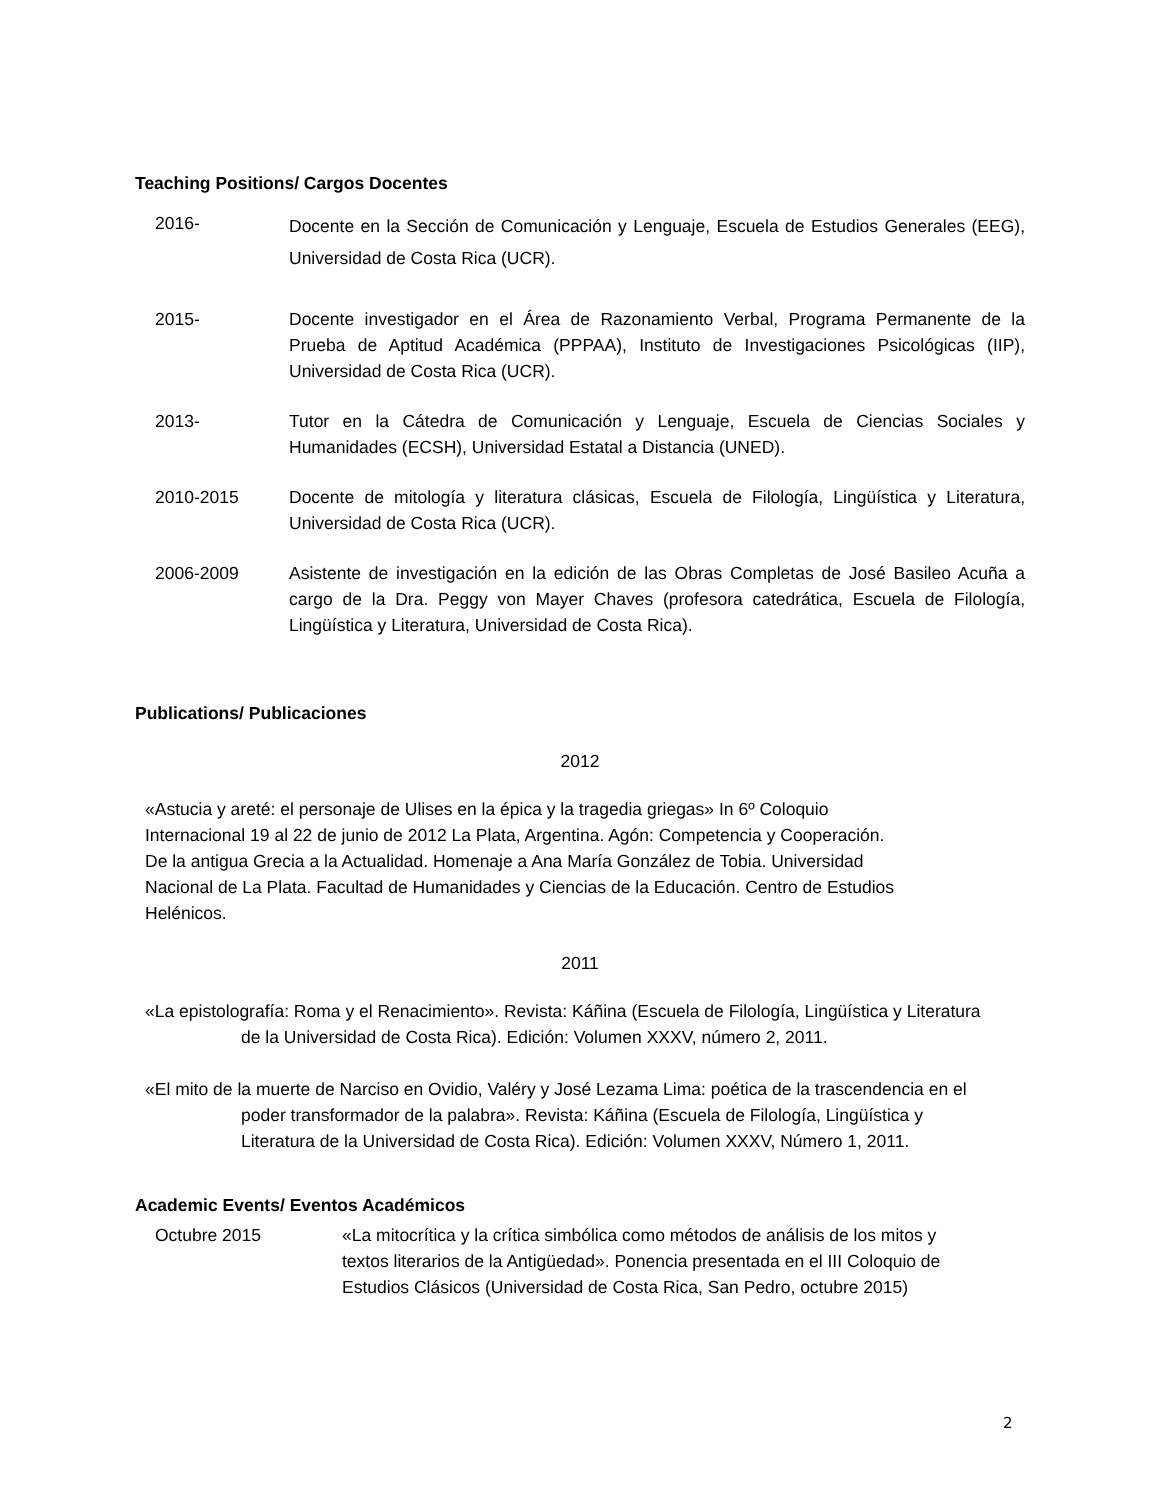Teaching Positions/ Cargos Docentes
2016-
Docente en la Sección de Comunicación y Lenguaje, Escuela de Estudios Generales (EEG), Universidad de Costa Rica (UCR).
2015- Docente investigador en el Área de Razonamiento Verbal, Programa Permanente de la Prueba de Aptitud Académica (PPPAA), Instituto de Investigaciones Psicológicas (IIP), Universidad de Costa Rica (UCR).
2013- Tutor en la Cátedra de Comunicación y Lenguaje, Escuela de Ciencias Sociales y Humanidades (ECSH), Universidad Estatal a Distancia (UNED).
2010-2015 Docente de mitología y literatura clásicas, Escuela de Filología, Lingüística y Literatura, Universidad de Costa Rica (UCR).
2006-2009 Asistente de investigación en la edición de las Obras Completas de José Basileo Acuña a cargo de la Dra. Peggy von Mayer Chaves (profesora catedrática, Escuela de Filología, Lingüística y Literatura, Universidad de Costa Rica).
Publications/ Publicaciones
2012
«Astucia y areté: el personaje de Ulises en la épica y la tragedia griegas» In 6º Coloquio Internacional 19 al 22 de junio de 2012 La Plata, Argentina. Agón: Competencia y Cooperación. De la antigua Grecia a la Actualidad. Homenaje a Ana María González de Tobia. Universidad Nacional de La Plata. Facultad de Humanidades y Ciencias de la Educación. Centro de Estudios Helénicos.
2011
«La epistolografía: Roma y el Renacimiento». Revista: Káñina (Escuela de Filología, Lingüística y Literatura de la Universidad de Costa Rica). Edición: Volumen XXXV, número 2, 2011.
«El mito de la muerte de Narciso en Ovidio, Valéry y José Lezama Lima: poética de la trascendencia en el poder transformador de la palabra». Revista: Káñina (Escuela de Filología, Lingüística y Literatura de la Universidad de Costa Rica). Edición: Volumen XXXV, Número 1, 2011.
Academic Events/ Eventos Académicos
Octubre 2015 «La mitocrítica y la crítica simbólica como métodos de análisis de los mitos y textos literarios de la Antigüedad». Ponencia presentada en el III Coloquio de Estudios Clásicos (Universidad de Costa Rica, San Pedro, octubre 2015)
2